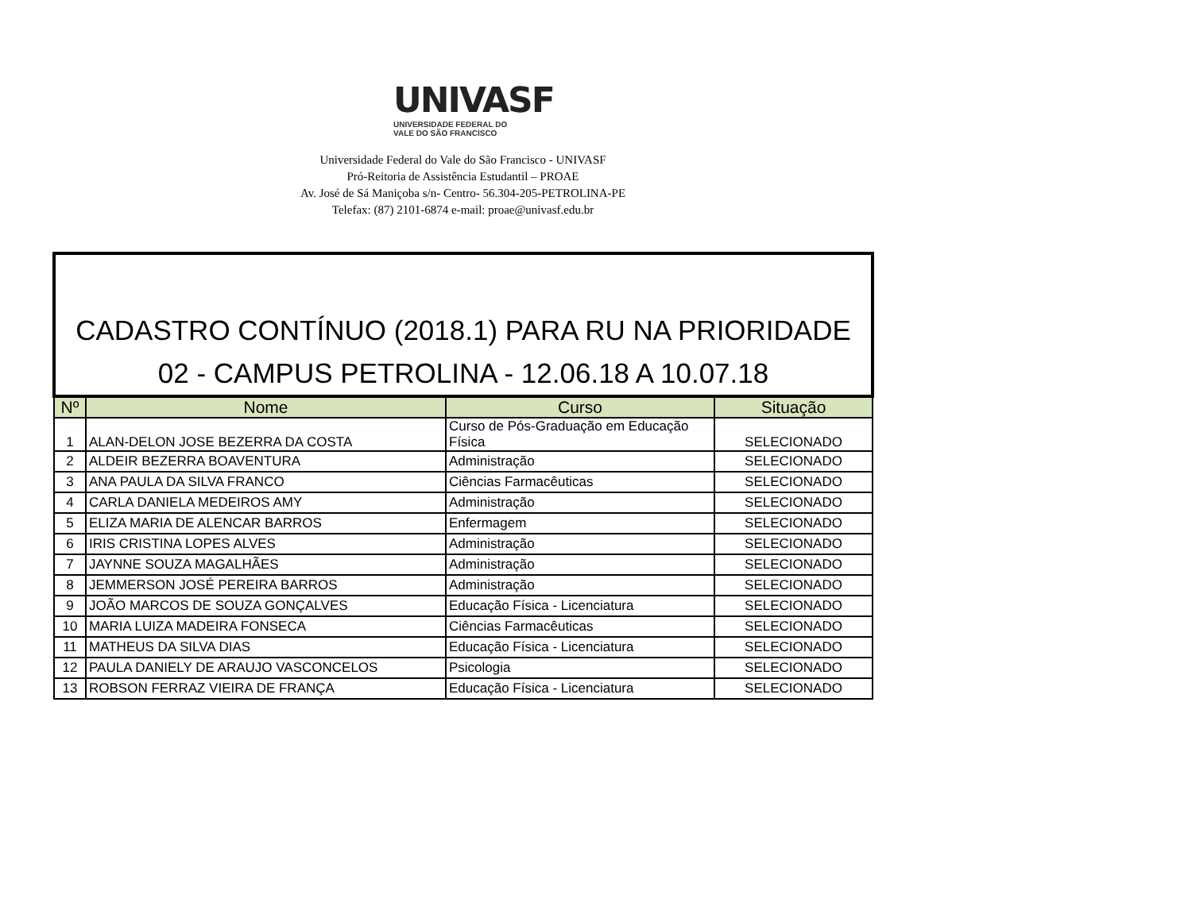UNIVASF
UNIVERSIDADE FEDERAL DO
VALE DO SÃO FRANCISCO
Universidade Federal do Vale do São Francisco - UNIVASF
Pró-Reitoria de Assistência Estudantil – PROAE
Av. José de Sá Maniçoba s/n- Centro- 56.304-205-PETROLINA-PE
Telefax: (87) 2101-6874 e-mail: proae@univasf.edu.br
| CADASTRO CONTÍNUO (2018.1) PARA RU NA PRIORIDADE 02 - CAMPUS PETROLINA - 12.06.18 A 10.07.18 | | | |
| --- | --- | --- | --- |
| Nº | Nome | Curso | Situação |
| 1 | ALAN-DELON JOSE BEZERRA DA COSTA | Curso de Pós-Graduação em Educação Física | SELECIONADO |
| 2 | ALDEIR BEZERRA BOAVENTURA | Administração | SELECIONADO |
| 3 | ANA PAULA DA SILVA FRANCO | Ciências Farmacêuticas | SELECIONADO |
| 4 | CARLA DANIELA MEDEIROS AMY | Administração | SELECIONADO |
| 5 | ELIZA MARIA DE ALENCAR BARROS | Enfermagem | SELECIONADO |
| 6 | IRIS CRISTINA LOPES ALVES | Administração | SELECIONADO |
| 7 | JAYNNE SOUZA MAGALHÃES | Administração | SELECIONADO |
| 8 | JEMMERSON JOSÉ PEREIRA BARROS | Administração | SELECIONADO |
| 9 | JOÃO MARCOS DE SOUZA GONÇALVES | Educação Física - Licenciatura | SELECIONADO |
| 10 | MARIA LUIZA MADEIRA FONSECA | Ciências Farmacêuticas | SELECIONADO |
| 11 | MATHEUS DA SILVA DIAS | Educação Física - Licenciatura | SELECIONADO |
| 12 | PAULA DANIELY DE ARAUJO VASCONCELOS | Psicologia | SELECIONADO |
| 13 | ROBSON FERRAZ VIEIRA DE FRANÇA | Educação Física - Licenciatura | SELECIONADO |